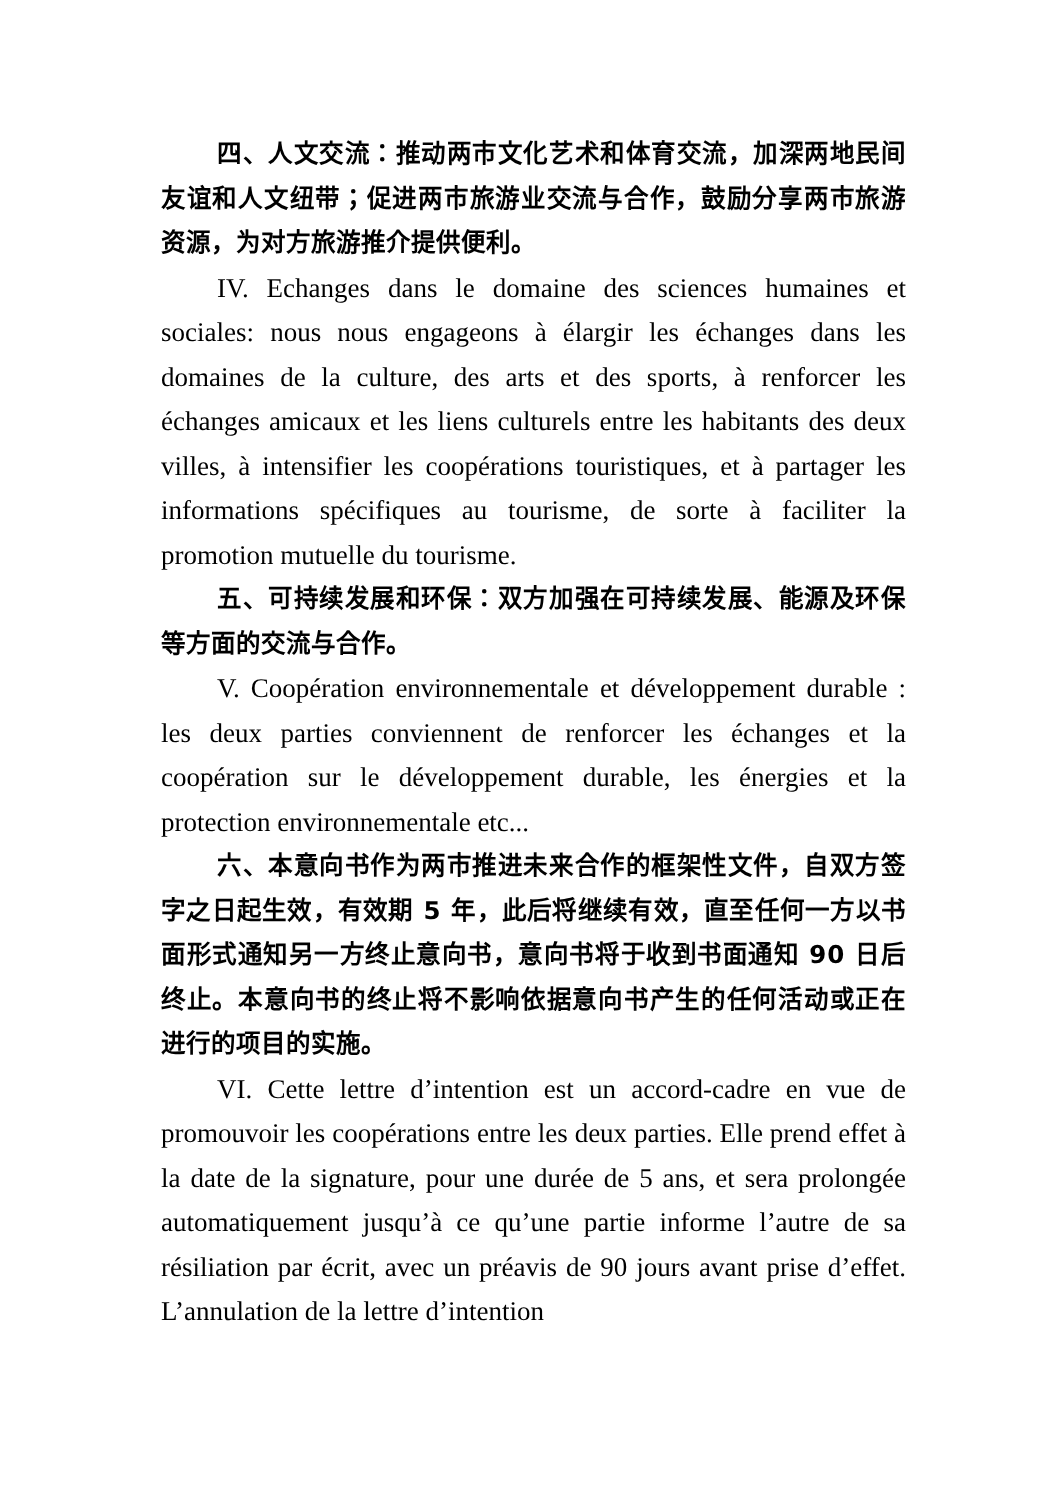四、人文交流：推动两市文化艺术和体育交流，加深两地民间友谊和人文纽带；促进两市旅游业交流与合作，鼓励分享两市旅游资源，为对方旅游推介提供便利。
IV. Echanges dans le domaine des sciences humaines et sociales: nous nous engageons à élargir les échanges dans les domaines de la culture, des arts et des sports, à renforcer les échanges amicaux et les liens culturels entre les habitants des deux villes, à intensifier les coopérations touristiques, et à partager les informations spécifiques au tourisme, de sorte à faciliter la promotion mutuelle du tourisme.
五、可持续发展和环保：双方加强在可持续发展、能源及环保等方面的交流与合作。
V. Coopération environnementale et développement durable : les deux parties conviennent de renforcer les échanges et la coopération sur le développement durable, les énergies et la protection environnementale etc...
六、本意向书作为两市推进未来合作的框架性文件，自双方签字之日起生效，有效期 5 年，此后将继续有效，直至任何一方以书面形式通知另一方终止意向书，意向书将于收到书面通知 90 日后终止。本意向书的终止将不影响依据意向书产生的任何活动或正在进行的项目的实施。
VI. Cette lettre d’intention est un accord-cadre en vue de promouvoir les coopérations entre les deux parties. Elle prend effet à la date de la signature, pour une durée de 5 ans, et sera prolongée automatiquement jusqu’à ce qu’une partie informe l’autre de sa résiliation par écrit, avec un préavis de 90 jours avant prise d’effet. L’annulation de la lettre d’intention